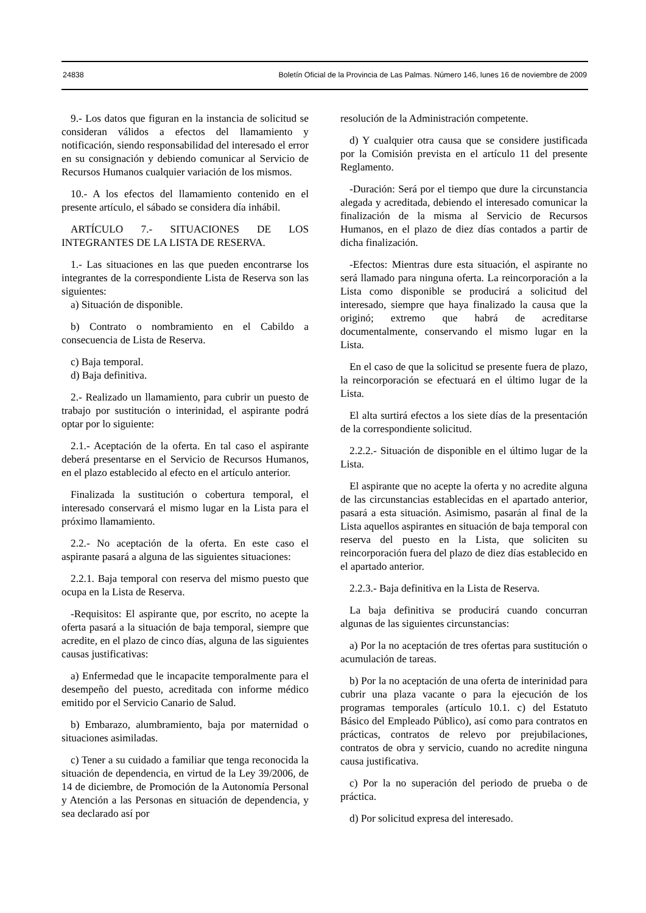24838 Boletín Oficial de la Provincia de Las Palmas. Número 146, lunes 16 de noviembre de 2009
9.- Los datos que figuran en la instancia de solicitud se consideran válidos a efectos del llamamiento y notificación, siendo responsabilidad del interesado el error en su consignación y debiendo comunicar al Servicio de Recursos Humanos cualquier variación de los mismos.
10.- A los efectos del llamamiento contenido en el presente artículo, el sábado se considera día inhábil.
ARTÍCULO 7.- SITUACIONES DE LOS INTEGRANTES DE LA LISTA DE RESERVA.
1.- Las situaciones en las que pueden encontrarse los integrantes de la correspondiente Lista de Reserva son las siguientes:
a) Situación de disponible.
b) Contrato o nombramiento en el Cabildo a consecuencia de Lista de Reserva.
c) Baja temporal.
d) Baja definitiva.
2.- Realizado un llamamiento, para cubrir un puesto de trabajo por sustitución o interinidad, el aspirante podrá optar por lo siguiente:
2.1.- Aceptación de la oferta. En tal caso el aspirante deberá presentarse en el Servicio de Recursos Humanos, en el plazo establecido al efecto en el artículo anterior.
Finalizada la sustitución o cobertura temporal, el interesado conservará el mismo lugar en la Lista para el próximo llamamiento.
2.2.- No aceptación de la oferta. En este caso el aspirante pasará a alguna de las siguientes situaciones:
2.2.1. Baja temporal con reserva del mismo puesto que ocupa en la Lista de Reserva.
-Requisitos: El aspirante que, por escrito, no acepte la oferta pasará a la situación de baja temporal, siempre que acredite, en el plazo de cinco días, alguna de las siguientes causas justificativas:
a) Enfermedad que le incapacite temporalmente para el desempeño del puesto, acreditada con informe médico emitido por el Servicio Canario de Salud.
b) Embarazo, alumbramiento, baja por maternidad o situaciones asimiladas.
c) Tener a su cuidado a familiar que tenga reconocida la situación de dependencia, en virtud de la Ley 39/2006, de 14 de diciembre, de Promoción de la Autonomía Personal y Atención a las Personas en situación de dependencia, y sea declarado así por
resolución de la Administración competente.
d) Y cualquier otra causa que se considere justificada por la Comisión prevista en el artículo 11 del presente Reglamento.
-Duración: Será por el tiempo que dure la circunstancia alegada y acreditada, debiendo el interesado comunicar la finalización de la misma al Servicio de Recursos Humanos, en el plazo de diez días contados a partir de dicha finalización.
-Efectos: Mientras dure esta situación, el aspirante no será llamado para ninguna oferta. La reincorporación a la Lista como disponible se producirá a solicitud del interesado, siempre que haya finalizado la causa que la originó; extremo que habrá de acreditarse documentalmente, conservando el mismo lugar en la Lista.
En el caso de que la solicitud se presente fuera de plazo, la reincorporación se efectuará en el último lugar de la Lista.
El alta surtirá efectos a los siete días de la presentación de la correspondiente solicitud.
2.2.2.- Situación de disponible en el último lugar de la Lista.
El aspirante que no acepte la oferta y no acredite alguna de las circunstancias establecidas en el apartado anterior, pasará a esta situación. Asimismo, pasarán al final de la Lista aquellos aspirantes en situación de baja temporal con reserva del puesto en la Lista, que soliciten su reincorporación fuera del plazo de diez días establecido en el apartado anterior.
2.2.3.- Baja definitiva en la Lista de Reserva.
La baja definitiva se producirá cuando concurran algunas de las siguientes circunstancias:
a) Por la no aceptación de tres ofertas para sustitución o acumulación de tareas.
b) Por la no aceptación de una oferta de interinidad para cubrir una plaza vacante o para la ejecución de los programas temporales (artículo 10.1. c) del Estatuto Básico del Empleado Público), así como para contratos en prácticas, contratos de relevo por prejubilaciones, contratos de obra y servicio, cuando no acredite ninguna causa justificativa.
c) Por la no superación del periodo de prueba o de práctica.
d) Por solicitud expresa del interesado.